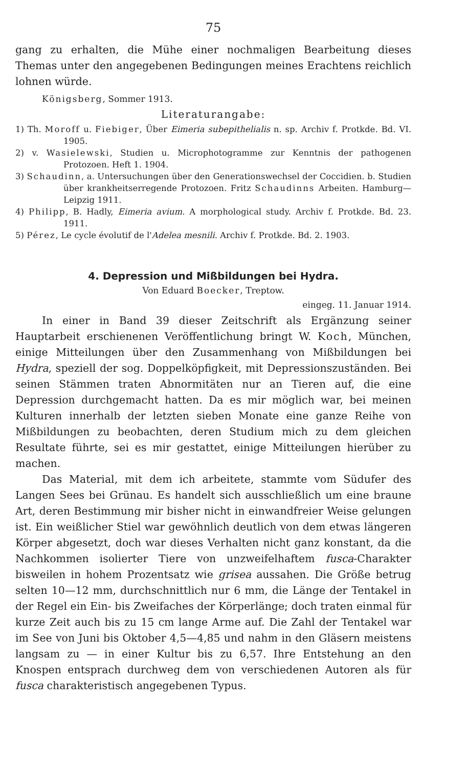75
gang zu erhalten, die Mühe einer nochmaligen Bearbeitung dieses Themas unter den angegebenen Bedingungen meines Erachtens reichlich lohnen würde.
Königsberg, Sommer 1913.
Literaturangabe:
1) Th. Moroff u. Fiebiger, Über Eimeria subepithelialis n. sp. Archiv f. Protkde. Bd. VI. 1905.
2) v. Wasielewski, Studien u. Microphotogramme zur Kenntnis der pathogenen Protozoen. Heft 1. 1904.
3) Schaudinn, a. Untersuchungen über den Generationswechsel der Coccidien. b. Studien über krankheitserregende Protozoen. Fritz Schaudinns Arbeiten. Hamburg—Leipzig 1911.
4) Philipp, B. Hadly, Eimeria avium. A morphological study. Archiv f. Protkde. Bd. 23. 1911.
5) Pérez, Le cycle évolutif de l'Adelea mesnili. Archiv f. Protkde. Bd. 2. 1903.
4. Depression und Mißbildungen bei Hydra.
Von Eduard Boecker, Treptow.
eingeg. 11. Januar 1914.
In einer in Band 39 dieser Zeitschrift als Ergänzung seiner Hauptarbeit erschienenen Veröffentlichung bringt W. Koch, München, einige Mitteilungen über den Zusammenhang von Mißbildungen bei Hydra, speziell der sog. Doppelköpfigkeit, mit Depressionszuständen. Bei seinen Stämmen traten Abnormitäten nur an Tieren auf, die eine Depression durchgemacht hatten. Da es mir möglich war, bei meinen Kulturen innerhalb der letzten sieben Monate eine ganze Reihe von Mißbildungen zu beobachten, deren Studium mich zu dem gleichen Resultate führte, sei es mir gestattet, einige Mitteilungen hierüber zu machen.
Das Material, mit dem ich arbeitete, stammte vom Südufer des Langen Sees bei Grünau. Es handelt sich ausschließlich um eine braune Art, deren Bestimmung mir bisher nicht in einwandfreier Weise gelungen ist. Ein weißlicher Stiel war gewöhnlich deutlich von dem etwas längeren Körper abgesetzt, doch war dieses Verhalten nicht ganz konstant, da die Nachkommen isolierter Tiere von unzweifelhaftem fusca-Charakter bisweilen in hohem Prozentsatz wie grisea aussahen. Die Größe betrug selten 10—12 mm, durchschnittlich nur 6 mm, die Länge der Tentakel in der Regel ein Ein- bis Zweifaches der Körperlänge; doch traten einmal für kurze Zeit auch bis zu 15 cm lange Arme auf. Die Zahl der Tentakel war im See von Juni bis Oktober 4,5—4,85 und nahm in den Gläsern meistens langsam zu — in einer Kultur bis zu 6,57. Ihre Entstehung an den Knospen entsprach durchweg dem von verschiedenen Autoren als für fusca charakteristisch angegebenen Typus.